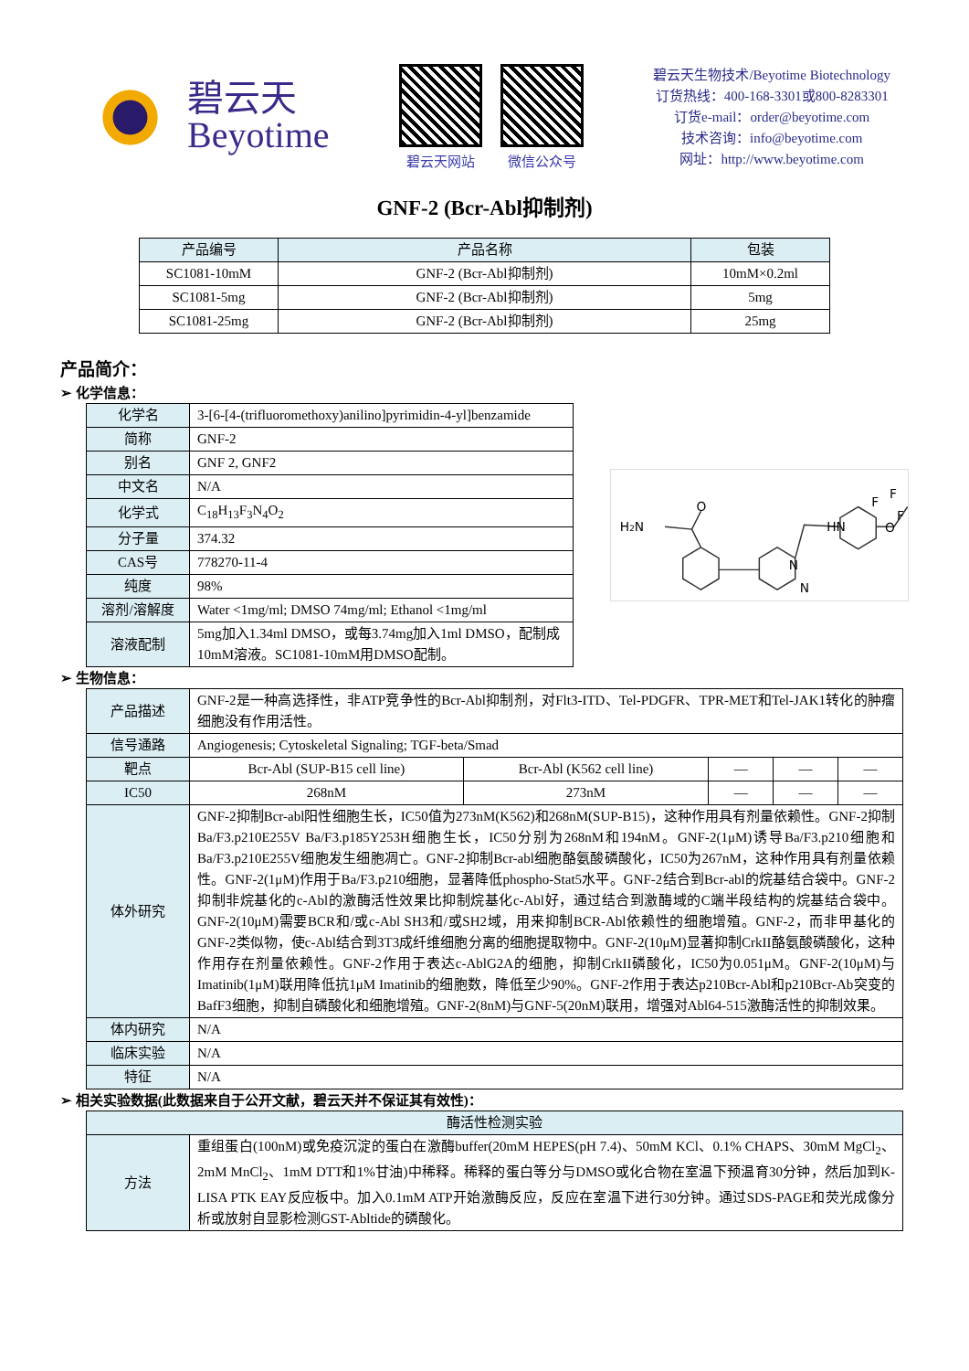碧云天
Beyotime
碧云天网站 微信公众号
碧云天生物技术/Beyotime Biotechnology
订货热线：400-168-3301或800-8283301
订货e-mail：order@beyotime.com
技术咨询：info@beyotime.com
网址：http://www.beyotime.com
GNF-2 (Bcr-Abl抑制剂)
| 产品编号 | 产品名称 | 包装 |
| --- | --- | --- |
| SC1081-10mM | GNF-2 (Bcr-Abl抑制剂) | 10mM×0.2ml |
| SC1081-5mg | GNF-2 (Bcr-Abl抑制剂) | 5mg |
| SC1081-25mg | GNF-2 (Bcr-Abl抑制剂) | 25mg |
产品简介：
➢ 化学信息：
| 化学名 | 3-[6-[4-(trifluoromethoxy)anilino]pyrimidin-4-yl]benzamide |
| 简称 | GNF-2 |
| 别名 | GNF 2, GNF2 |
| 中文名 | N/A |
| 化学式 | C<sub>18</sub>H<sub>13</sub>F<sub>3</sub>N<sub>4</sub>O<sub>2</sub> |
| 分子量 | 374.32 |
| CAS号 | 778270-11-4 |
| 纯度 | 98% |
| 溶剂/溶解度 | Water <1mg/ml; DMSO 74mg/ml; Ethanol <1mg/ml |
| 溶液配制 | 5mg加入1.34ml DMSO，或每3.74mg加入1ml DMSO，配制成10mM溶液。SC1081-10mM用DMSO配制。 |
H2N
O
HN
O
F
F
F
N
N
➢ 生物信息：
| 产品描述 | GNF-2是一种高选择性，非ATP竞争性的Bcr-Abl抑制剂，对Flt3-ITD、Tel-PDGFR、TPR-MET和Tel-JAK1转化的肿瘤细胞没有作用活性。 | | | | |
| 信号通路 | Angiogenesis; Cytoskeletal Signaling; TGF-beta/Smad | | | | |
| 靶点 | Bcr-Abl (SUP-B15 cell line) | Bcr-Abl (K562 cell line) | — | — | — |
| IC50 | 268nM | 273nM | — | — | — |
| 体外研究 | GNF-2抑制Bcr-abl阳性细胞生长，IC50值为273nM(K562)和268nM(SUP-B15)，这种作用具有剂量依赖性。GNF-2抑制Ba/F3.p210E255V Ba/F3.p185Y253H细胞生长，IC50分别为268nM和194nM。GNF-2(1μM)诱导Ba/F3.p210细胞和Ba/F3.p210E255V细胞发生细胞凋亡。GNF-2抑制Bcr-abl细胞酪氨酸磷酸化，IC50为267nM，这种作用具有剂量依赖性。GNF-2(1μM)作用于Ba/F3.p210细胞，显著降低phospho-Stat5水平。GNF-2结合到Bcr-abl的烷基结合袋中。GNF-2抑制非烷基化的c-Abl的激酶活性效果比抑制烷基化c-Abl好，通过结合到激酶域的C端半段结构的烷基结合袋中。GNF-2(10μM)需要BCR和/或c-Abl SH3和/或SH2域，用来抑制BCR-Abl依赖性的细胞增殖。GNF-2，而非甲基化的GNF-2类似物，使c-Abl结合到3T3成纤维细胞分离的细胞提取物中。GNF-2(10μM)显著抑制CrkII酪氨酸磷酸化，这种作用存在剂量依赖性。GNF-2作用于表达c-AblG2A的细胞，抑制CrkII磷酸化，IC50为0.051μM。GNF-2(10μM)与Imatinib(1μM)联用降低抗1μM Imatinib的细胞数，降低至少90%。GNF-2作用于表达p210Bcr-Abl和p210Bcr-Ab突变的BafF3细胞，抑制自磷酸化和细胞增殖。GNF-2(8nM)与GNF-5(20nM)联用，增强对Abl64-515激酶活性的抑制效果。 | | | | |
| 体内研究 | N/A | | | | |
| 临床实验 | N/A | | | | |
| 特征 | N/A | | | | |
➢ 相关实验数据(此数据来自于公开文献，碧云天并不保证其有效性)：
| 酶活性检测实验 | |
| --- | --- |
| 方法 | 重组蛋白(100nM)或免疫沉淀的蛋白在激酶buffer(20mM HEPES(pH 7.4)、50mM KCl、0.1% CHAPS、30mM MgCl<sub>2</sub>、2mM MnCl<sub>2</sub>、1mM DTT和1%甘油)中稀释。稀释的蛋白等分与DMSO或化合物在室温下预温育30分钟，然后加到K-LISA PTK EAY反应板中。加入0.1mM ATP开始激酶反应，反应在室温下进行30分钟。通过SDS-PAGE和荧光成像分析或放射自显影检测GST-Abltide的磷酸化。 |